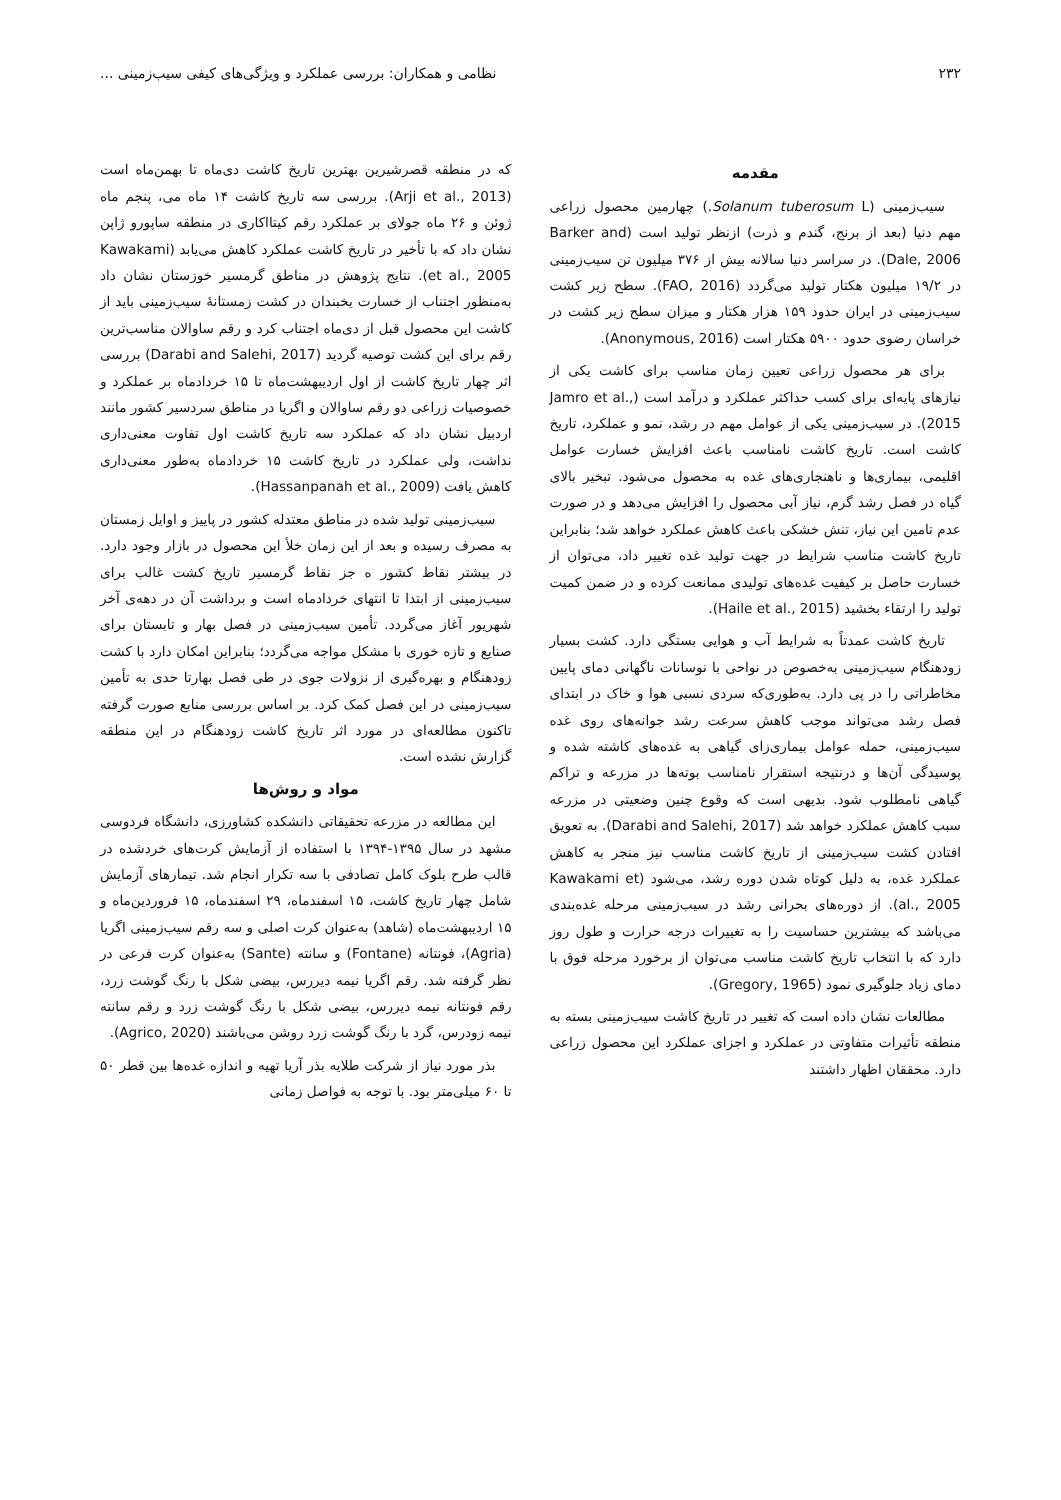۲۳۲ نظامی و همکاران: بررسی عملکرد و ویژگی‌های کیفی سیب‌زمینی ...
مقدمه
سیب‌زمینی (Solanum tuberosum L.) چهارمین محصول زراعی مهم دنیا (بعد از برنج، گندم و ذرت) ازنظر تولید است (Barker and Dale, 2006). در سراسر دنیا سالانه بیش از ۳۷۶ میلیون تن سیب‌زمینی در ۱۹/۲ میلیون هکتار تولید می‌گردد (FAO, 2016). سطح زیر کشت سیب‌زمینی در ایران حدود ۱۵۹ هزار هکتار و میزان سطح زیر کشت در خراسان رضوی حدود ۵۹۰۰ هکتار است (Anonymous, 2016).
برای هر محصول زراعی تعیین زمان مناسب برای کاشت یکی از نیازهای پایه‌ای برای کسب حداکثر عملکرد و درآمد است (Jamro et al., 2015). در سیب‌زمینی یکی از عوامل مهم در رشد، نمو و عملکرد، تاریخ کاشت است. تاریخ کاشت نامناسب باعث افزایش خسارت عوامل اقلیمی، بیماری‌ها و ناهنجاری‌های غده به محصول می‌شود. تبخیر بالای گیاه در فصل رشد گرم، نیاز آبی محصول را افزایش می‌دهد و در صورت عدم تامین این نیاز، تنش خشکی باعث کاهش عملکرد خواهد شد؛ بنابراین تاریخ کاشت مناسب شرایط در جهت تولید غده تغییر داد، می‌توان از خسارت حاصل بر کیفیت غده‌های تولیدی ممانعت کرده و در ضمن کمیت تولید را ارتقاء بخشید (Haile et al., 2015).
تاریخ کاشت عمدتاً به شرایط آب و هوایی بستگی دارد. کشت بسیار زودهنگام سیب‌زمینی به‌خصوص در نواحی با نوسانات ناگهانی دمای پایین مخاطراتی را در پی دارد. به‌طوری‌که سردی نسبی هوا و خاک در ابتدای فصل رشد می‌تواند موجب کاهش سرعت رشد جوانه‌های روی غده سیب‌زمینی، حمله عوامل بیماری‌زای گیاهی به غده‌های کاشته شده و پوسیدگی آن‌ها و درنتیجه استقرار نامناسب بوته‌ها در مزرعه و تراکم گیاهی نامطلوب شود. بدیهی است که وقوع چنین وضعیتی در مزرعه سبب کاهش عملکرد خواهد شد (Darabi and Salehi, 2017). به تعویق افتادن کشت سیب‌زمینی از تاریخ کاشت مناسب نیز منجر به کاهش عملکرد غده، به دلیل کوتاه شدن دوره رشد، می‌شود (Kawakami et al., 2005). از دوره‌های بحرانی رشد در سیب‌زمینی مرحله غده‌بندی می‌باشد که بیشترین حساسیت را به تغییرات درجه حرارت و طول روز دارد که با انتخاب تاریخ کاشت مناسب می‌توان از برخورد مرحله فوق با دمای زیاد جلوگیری نمود (Gregory, 1965).
مطالعات نشان داده است که تغییر در تاریخ کاشت سیب‌زمینی بسته به منطقه تأثیرات متفاوتی در عملکرد و اجزای عملکرد این محصول زراعی دارد. محققان اظهار داشتند
که در منطقه قصرشیرین بهترین تاریخ کاشت دی‌ماه تا بهمن‌ماه است (Arji et al., 2013). بررسی سه تاریخ کاشت ۱۴ ماه می، پنجم ماه ژوئن و ۲۶ ماه جولای بر عملکرد رقم کیتااکاری در منطقه ساپورو ژاپن نشان داد که با تأخیر در تاریخ کاشت عملکرد کاهش می‌یابد (Kawakami et al., 2005). نتایج پژوهش در مناطق گرمسیر خوزستان نشان داد به‌منظور اجتناب از خسارت یخبندان در کشت زمستانهٔ سیب‌زمینی باید از کاشت این محصول قبل از دی‌ماه اجتناب کرد و رقم ساوالان مناسب‌ترین رقم برای این کشت توصیه گردید (Darabi and Salehi, 2017) بررسی اثر چهار تاریخ کاشت از اول اردیبهشت‌ماه تا ۱۵ خردادماه بر عملکرد و خصوصیات زراعی دو رقم ساوالان و اگریا در مناطق سردسیر کشور مانند اردبیل نشان داد که عملکرد سه تاریخ کاشت اول تفاوت معنی‌داری نداشت، ولی عملکرد در تاریخ کاشت ۱۵ خردادماه به‌طور معنی‌داری کاهش یافت (Hassanpanah et al., 2009).
سیب‌زمینی تولید شده در مناطق معتدله کشور در پاییز و اوایل زمستان به مصرف رسیده و بعد از این زمان خلأ این محصول در بازار وجود دارد. در بیشتر نقاط کشور ه جز نقاط گرمسیر تاریخ کشت غالب برای سیب‌زمینی از ابتدا تا انتهای خردادماه است و برداشت آن در دهه‌ی آخر شهریور آغاز می‌گردد. تأمین سیب‌زمینی در فصل بهار و تابستان برای صنایع و تازه خوری با مشکل مواجه می‌گردد؛ بنابراین امکان دارد با کشت زودهنگام و بهره‌گیری از نزولات جوی در طی فصل بهارتا حدی به تأمین سیب‌زمینی در این فصل کمک کرد. بر اساس بررسی منابع صورت گرفته تاکنون مطالعه‌ای در مورد اثر تاریخ کاشت زودهنگام در این منطقه گزارش نشده است.
مواد و روش‌ها
این مطالعه در مزرعه تحقیقاتی دانشکده کشاورزی، دانشگاه فردوسی مشهد در سال ۱۳۹۵-۱۳۹۴ با استفاده از آزمایش کرت‌های خردشده در قالب طرح بلوک کامل تصادفی با سه تکرار انجام شد. تیمارهای آزمایش شامل چهار تاریخ کاشت، ۱۵ اسفندماه، ۲۹ اسفندماه، ۱۵ فروردین‌ماه و ۱۵ اردیبهشت‌ماه (شاهد) به‌عنوان کرت اصلی و سه رقم سیب‌زمینی اگریا (Agria)، فونتانه (Fontane) و سانته (Sante) به‌عنوان کرت فرعی در نظر گرفته شد. رقم اگریا نیمه دیررس، بیضی شکل با رنگ گوشت زرد، رقم فونتانه نیمه دیررس، بیضی شکل با رنگ گوشت زرد و رقم سانته نیمه زودرس، گرد با رنگ گوشت زرد روشن می‌باشند (Agrico, 2020).
بذر مورد نیاز از شرکت طلایه بذر آریا تهیه و اندازه غده‌ها بین قطر ۵۰ تا ۶۰ میلی‌متر بود. با توجه به فواصل زمانی